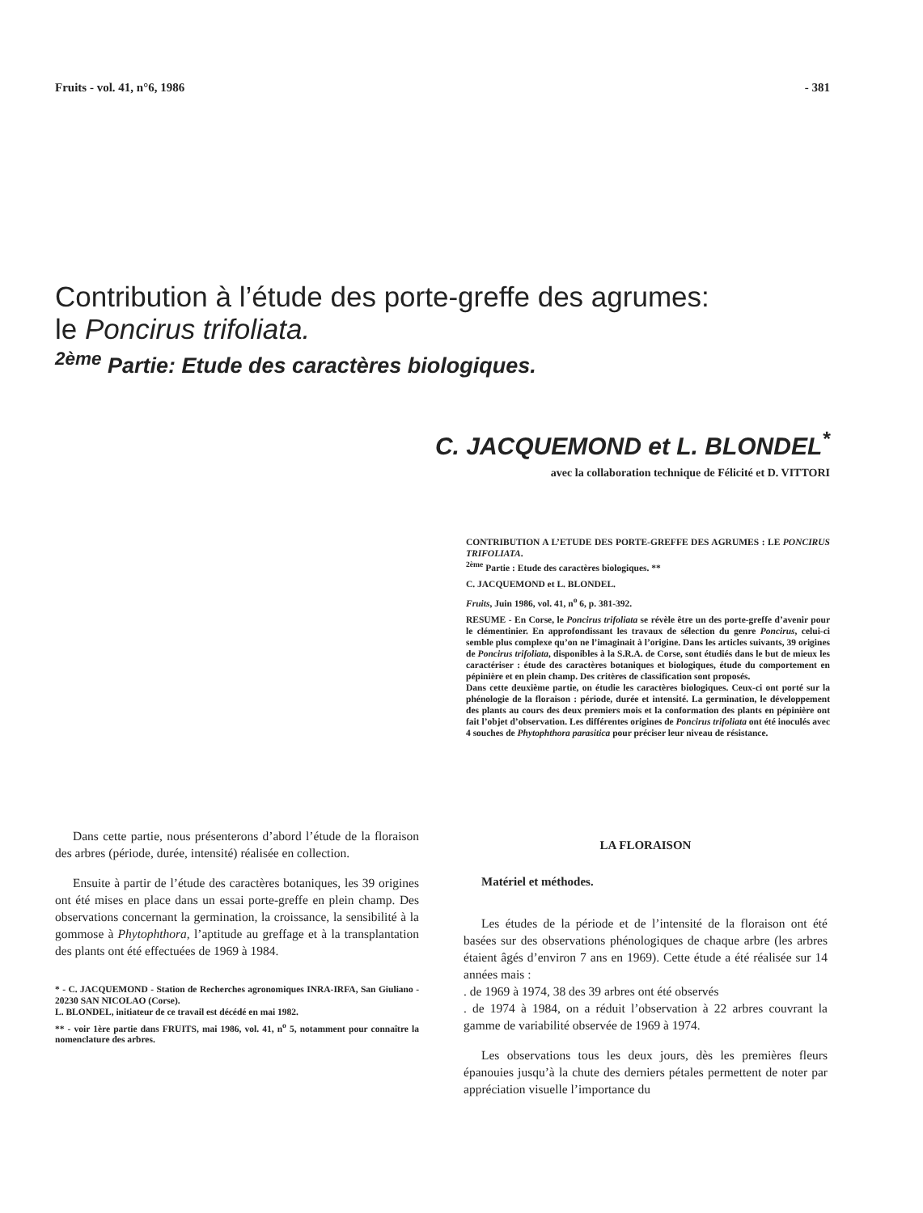Fruits - vol. 41, n°6, 1986 - 381
Contribution à l’étude des porte-greffe des agrumes:
le Poncirus trifoliata.
<sup>2ème</sup> Partie: Etude des caractères biologiques.
C. JACQUEMOND et L. BLONDEL<sup>*</sup>
avec la collaboration technique de Félicité et D. VITTORI
CONTRIBUTION A L’ETUDE DES PORTE-GREFFE DES AGRUMES : LE PONCIRUS TRIFOLIATA.
<sup>2ème</sup> Partie : Etude des caractères biologiques. **
C. JACQUEMOND et L. BLONDEL.
Fruits, Juin 1986, vol. 41, n<sup>o</sup> 6, p. 381-392.
RESUME - En Corse, le Poncirus trifoliata se révèle être un des porte-greffe d’avenir pour le clémentinier. En approfondissant les travaux de sélection du genre Poncirus, celui-ci semble plus complexe qu’on ne l’imaginait à l’origine. Dans les articles suivants, 39 origines de Poncirus trifoliata, disponibles à la S.R.A. de Corse, sont étudiés dans le but de mieux les caractériser : étude des caractères botaniques et biologiques, étude du comportement en pépinière et en plein champ. Des critères de classification sont proposés.
Dans cette deuxième partie, on étudie les caractères biologiques. Ceux-ci ont porté sur la phénologie de la floraison : période, durée et intensité. La germination, le développement des plants au cours des deux premiers mois et la conformation des plants en pépinière ont fait l’objet d’observation. Les différentes origines de Poncirus trifoliata ont été inoculés avec 4 souches de Phytophthora parasitica pour préciser leur niveau de résistance.
Dans cette partie, nous présenterons d’abord l’étude de la floraison des arbres (période, durée, intensité) réalisée en collection.
Ensuite à partir de l’étude des caractères botaniques, les 39 origines ont été mises en place dans un essai porte-greffe en plein champ. Des observations concernant la germination, la croissance, la sensibilité à la gommose à Phytophthora, l’aptitude au greffage et à la transplantation des plants ont été effectuées de 1969 à 1984.
* - C. JACQUEMOND - Station de Recherches agronomiques INRA-IRFA, San Giuliano - 20230 SAN NICOLAO (Corse).
L. BLONDEL, initiateur de ce travail est décédé en mai 1982.
** - voir 1ère partie dans FRUITS, mai 1986, vol. 41, n<sup>o</sup> 5, notamment pour connaître la nomenclature des arbres.
LA FLORAISON
Matériel et méthodes.
Les études de la période et de l’intensité de la floraison ont été basées sur des observations phénologiques de chaque arbre (les arbres étaient âgés d’environ 7 ans en 1969). Cette étude a été réalisée sur 14 années mais :
. de 1969 à 1974, 38 des 39 arbres ont été observés
. de 1974 à 1984, on a réduit l’observation à 22 arbres couvrant la gamme de variabilité observée de 1969 à 1974.
Les observations tous les deux jours, dès les premières fleurs épanouies jusqu’à la chute des derniers pétales permettent de noter par appréciation visuelle l’importance du